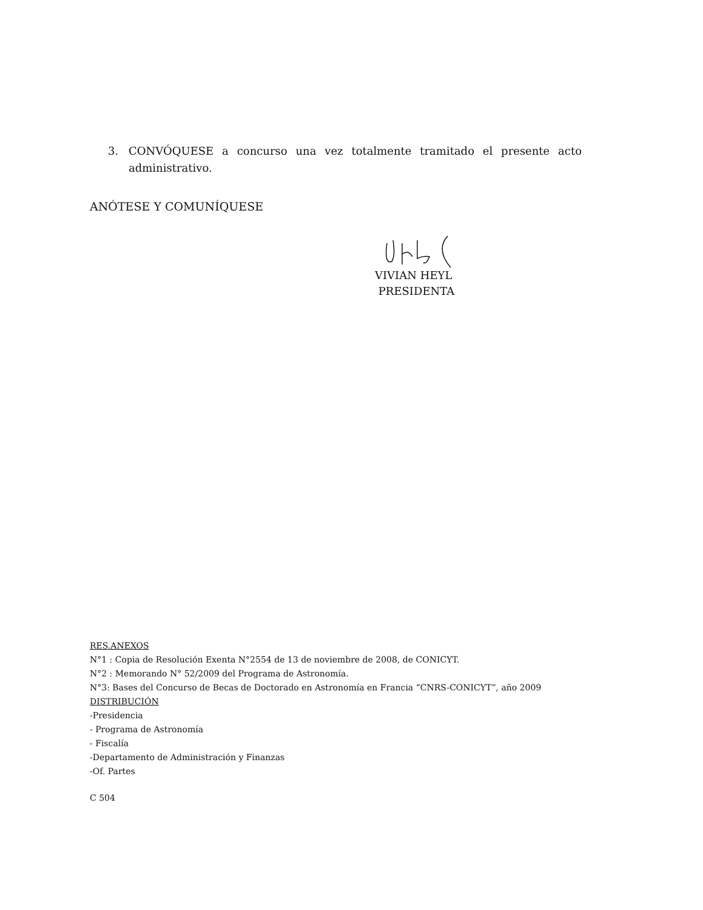3. CONVÓQUESE a concurso una vez totalmente tramitado el presente acto administrativo.
ANÓTESE Y COMUNÍQUESE
VIVIAN HEYL
PRESIDENTA
RES.ANEXOS
N°1 : Copia de Resolución Exenta N°2554 de 13 de noviembre de 2008, de CONICYT.
N°2 : Memorando N° 52/2009 del Programa de Astronomía.
N°3: Bases del Concurso de Becas de Doctorado en Astronomía en Francia “CNRS-CONICYT”, año 2009
DISTRIBUCIÓN
-Presidencia
- Programa de Astronomía
- Fiscalía
-Departamento de Administración y Finanzas
-Of. Partes
C 504